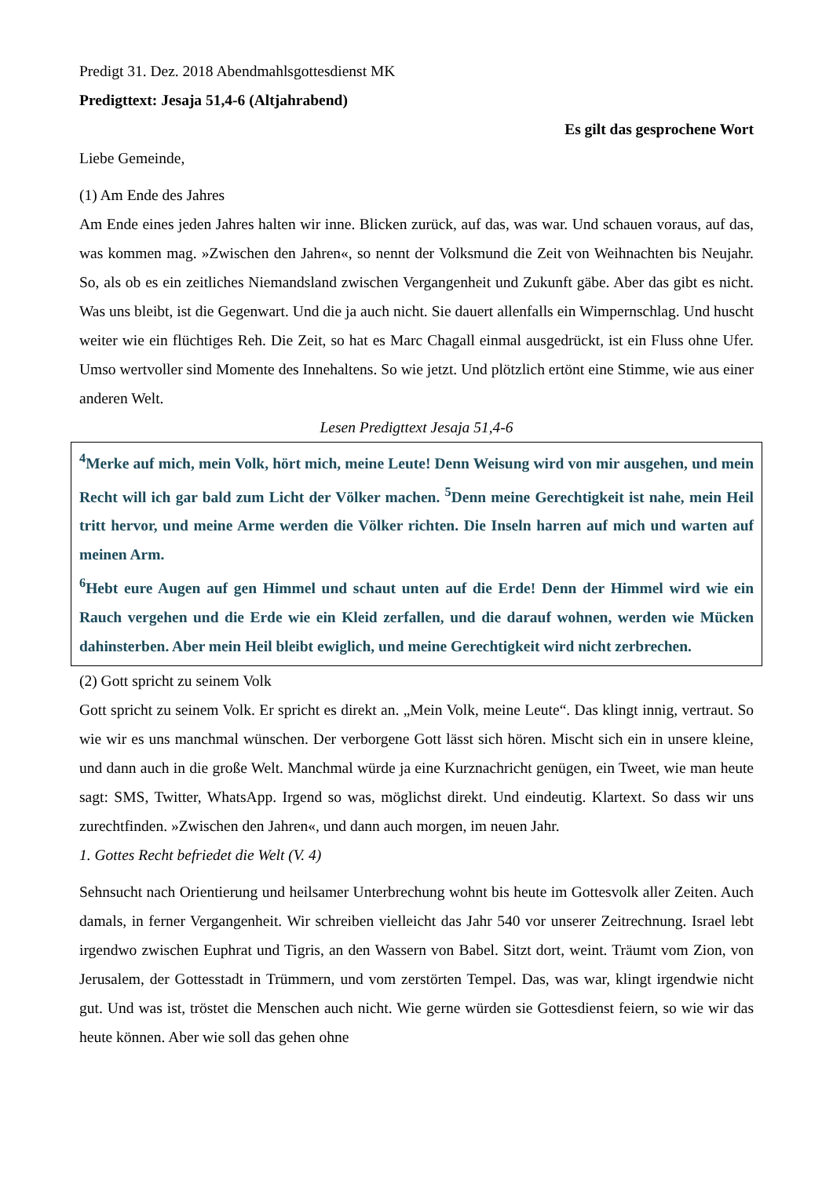Predigt 31. Dez. 2018 Abendmahlsgottesdienst MK
Predigttext: Jesaja 51,4-6 (Altjahrabend)
Es gilt das gesprochene Wort
Liebe Gemeinde,
(1) Am Ende des Jahres
Am Ende eines jeden Jahres halten wir inne. Blicken zurück, auf das, was war. Und schauen voraus, auf das, was kommen mag. »Zwischen den Jahren«, so nennt der Volksmund die Zeit von Weihnachten bis Neujahr. So, als ob es ein zeitliches Niemandsland zwischen Vergangenheit und Zukunft gäbe. Aber das gibt es nicht. Was uns bleibt, ist die Gegenwart. Und die ja auch nicht. Sie dauert allenfalls ein Wimpernschlag. Und huscht weiter wie ein flüchtiges Reh. Die Zeit, so hat es Marc Chagall einmal ausgedrückt, ist ein Fluss ohne Ufer. Umso wertvoller sind Momente des Innehaltens. So wie jetzt. Und plötzlich ertönt eine Stimme, wie aus einer anderen Welt.
Lesen Predigttext Jesaja 51,4-6
<sup>4</sup> Merke auf mich, mein Volk, hört mich, meine Leute! Denn Weisung wird von mir ausgehen, und mein Recht will ich gar bald zum Licht der Völker machen. <sup>5</sup>Denn meine Gerechtigkeit ist nahe, mein Heil tritt hervor, und meine Arme werden die Völker richten. Die Inseln harren auf mich und warten auf meinen Arm.
<sup>6</sup> Hebt eure Augen auf gen Himmel und schaut unten auf die Erde! Denn der Himmel wird wie ein Rauch vergehen und die Erde wie ein Kleid zerfallen, und die darauf wohnen, werden wie Mücken dahinsterben. Aber mein Heil bleibt ewiglich, und meine Gerechtigkeit wird nicht zerbrechen.
(2) Gott spricht zu seinem Volk
Gott spricht zu seinem Volk. Er spricht es direkt an. „Mein Volk, meine Leute“. Das klingt innig, vertraut. So wie wir es uns manchmal wünschen. Der verborgene Gott lässt sich hören. Mischt sich ein in unsere kleine, und dann auch in die große Welt. Manchmal würde ja eine Kurznachricht genügen, ein Tweet, wie man heute sagt: SMS, Twitter, WhatsApp. Irgend so was, möglichst direkt. Und eindeutig. Klartext. So dass wir uns zurechtfinden. »Zwischen den Jahren«, und dann auch morgen, im neuen Jahr.
1. Gottes Recht befriedet die Welt (V. 4)
Sehnsucht nach Orientierung und heilsamer Unterbrechung wohnt bis heute im Gottesvolk aller Zeiten. Auch damals, in ferner Vergangenheit. Wir schreiben vielleicht das Jahr 540 vor unserer Zeitrechnung. Israel lebt irgendwo zwischen Euphrat und Tigris, an den Wassern von Babel. Sitzt dort, weint. Träumt vom Zion, von Jerusalem, der Gottesstadt in Trümmern, und vom zerstörten Tempel. Das, was war, klingt irgendwie nicht gut. Und was ist, tröstet die Menschen auch nicht. Wie gerne würden sie Gottesdienst feiern, so wie wir das heute können. Aber wie soll das gehen ohne